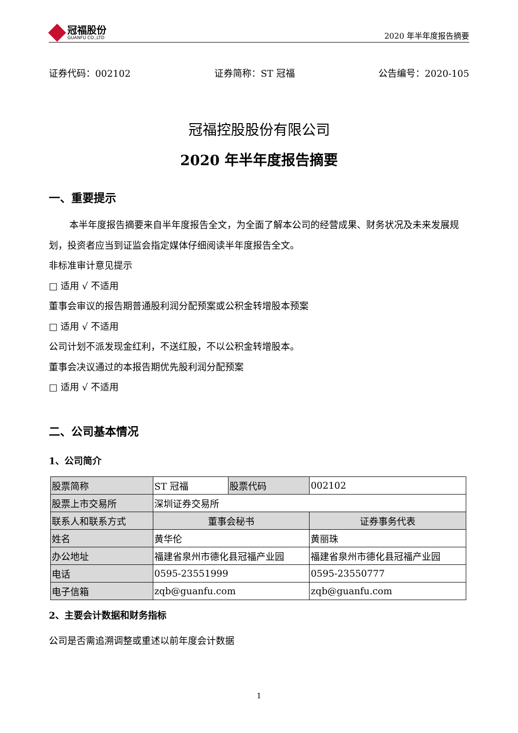冠福股份
GUANFU CO.,LTD
2020 年半年度报告摘要
证券代码：002102 证券简称：ST 冠福 公告编号：2020-105
冠福控股股份有限公司
2020 年半年度报告摘要
一、重要提示
本半年度报告摘要来自半年度报告全文，为全面了解本公司的经营成果、财务状况及未来发展规划，投资者应当到证监会指定媒体仔细阅读半年度报告全文。
非标准审计意见提示
□ 适用 √ 不适用
董事会审议的报告期普通股利润分配预案或公积金转增股本预案
□ 适用 √ 不适用
公司计划不派发现金红利，不送红股，不以公积金转增股本。
董事会决议通过的本报告期优先股利润分配预案
□ 适用 √ 不适用
二、公司基本情况
1、公司简介
| 股票简称 | ST 冠福 | 股票代码 | 002102 |
| 股票上市交易所 | 深圳证券交易所 | | |
| 联系人和联系方式 | 董事会秘书 | | 证券事务代表 |
| 姓名 | 黄华伦 | | 黄丽珠 |
| 办公地址 | 福建省泉州市德化县冠福产业园 | | 福建省泉州市德化县冠福产业园 |
| 电话 | 0595-23551999 | | 0595-23550777 |
| 电子信箱 | zqb@guanfu.com | | zqb@guanfu.com |
2、主要会计数据和财务指标
公司是否需追溯调整或重述以前年度会计数据
1